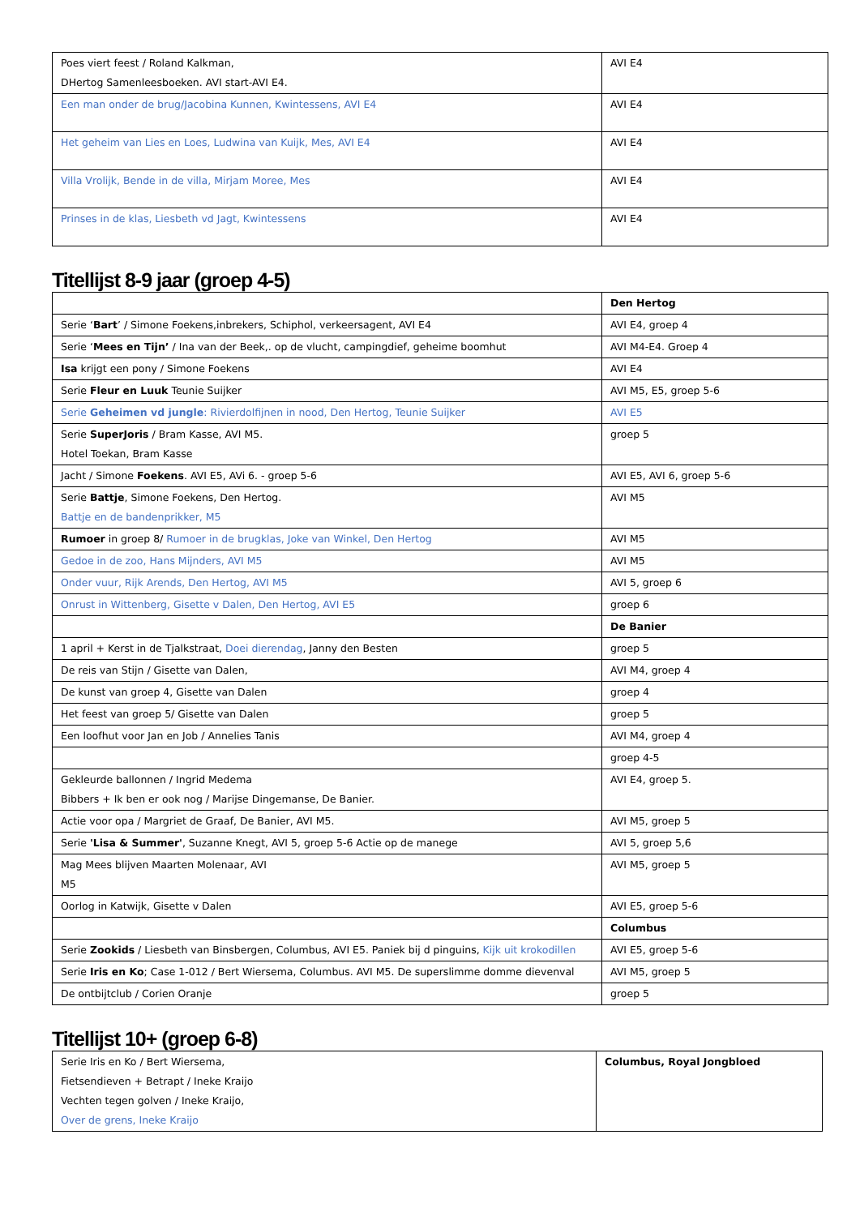| Poes viert feest / Roland Kalkman, DHertog Samenleesboeken. AVI start-AVI E4. | AVI E4 |
| Een man onder de brug/Jacobina Kunnen, Kwintessens, AVI E4 | AVI E4 |
| Het geheim van Lies en Loes, Ludwina van Kuijk, Mes, AVI E4 | AVI E4 |
| Villa Vrolijk, Bende in de villa, Mirjam Moree, Mes | AVI E4 |
| Prinses in de klas, Liesbeth vd Jagt, Kwintessens | AVI E4 |
Titellijst 8-9 jaar (groep 4-5)
| | Den Hertog |
| Serie ‘ Bart ’ / Simone Foekens,inbrekers, Schiphol, verkeersagent, AVI E4 | AVI E4, groep 4 |
| Serie ‘ Mees en Tijn’ / Ina van der Beek,. op de vlucht, campingdief, geheime boomhut | AVI M4-E4. Groep 4 |
| Isa krijgt een pony / Simone Foekens | AVI E4 |
| Serie Fleur en Luuk Teunie Suijker | AVI M5, E5, groep 5-6 |
| Serie Geheimen vd jungle : Rivierdolfijnen in nood, Den Hertog, Teunie Suijker | AVI E5 |
| Serie SuperJoris / Bram Kasse, AVI M5. Hotel Toekan, Bram Kasse | groep 5 |
| Jacht / Simone Foekens . AVI E5, AVi 6. - groep 5-6 | AVI E5, AVI 6, groep 5-6 |
| Serie Battje , Simone Foekens, Den Hertog. Battje en de bandenprikker, M5 | AVI M5 |
| Rumoer in groep 8/ Rumoer in de brugklas, Joke van Winkel, Den Hertog | AVI M5 |
| Gedoe in de zoo, Hans Mijnders, AVI M5 | AVI M5 |
| Onder vuur, Rijk Arends, Den Hertog, AVI M5 | AVI 5, groep 6 |
| Onrust in Wittenberg, Gisette v Dalen, Den Hertog, AVI E5 | groep 6 |
| | De Banier |
| 1 april + Kerst in de Tjalkstraat, Doei dierendag , Janny den Besten | groep 5 |
| De reis van Stijn / Gisette van Dalen, | AVI M4, groep 4 |
| De kunst van groep 4, Gisette van Dalen | groep 4 |
| Het feest van groep 5/ Gisette van Dalen | groep 5 |
| Een loofhut voor Jan en Job / Annelies Tanis | AVI M4, groep 4 |
| | groep 4-5 |
| Gekleurde ballonnen / Ingrid Medema Bibbers + Ik ben er ook nog / Marijse Dingemanse, De Banier. | AVI E4, groep 5. |
| Actie voor opa / Margriet de Graaf, De Banier, AVI M5. | AVI M5, groep 5 |
| Serie 'Lisa & Summer' , Suzanne Knegt, AVI 5, groep 5-6 Actie op de manege | AVI 5, groep 5,6 |
| Mag Mees blijven Maarten Molenaar, AVI M5 | AVI M5, groep 5 |
| Oorlog in Katwijk, Gisette v Dalen | AVI E5, groep 5-6 |
| | Columbus |
| Serie Zookids / Liesbeth van Binsbergen, Columbus, AVI E5. Paniek bij d pinguins, Kijk uit krokodillen | AVI E5, groep 5-6 |
| Serie Iris en Ko ; Case 1-012 / Bert Wiersema, Columbus. AVI M5. De superslimme domme dievenval | AVI M5, groep 5 |
| De ontbijtclub / Corien Oranje | groep 5 |
Titellijst 10+ (groep 6-8)
| Serie Iris en Ko / Bert Wiersema, Fietsendieven + Betrapt / Ineke Kraijo Vechten tegen golven / Ineke Kraijo, Over de grens, Ineke Kraijo | Columbus, Royal Jongbloed |